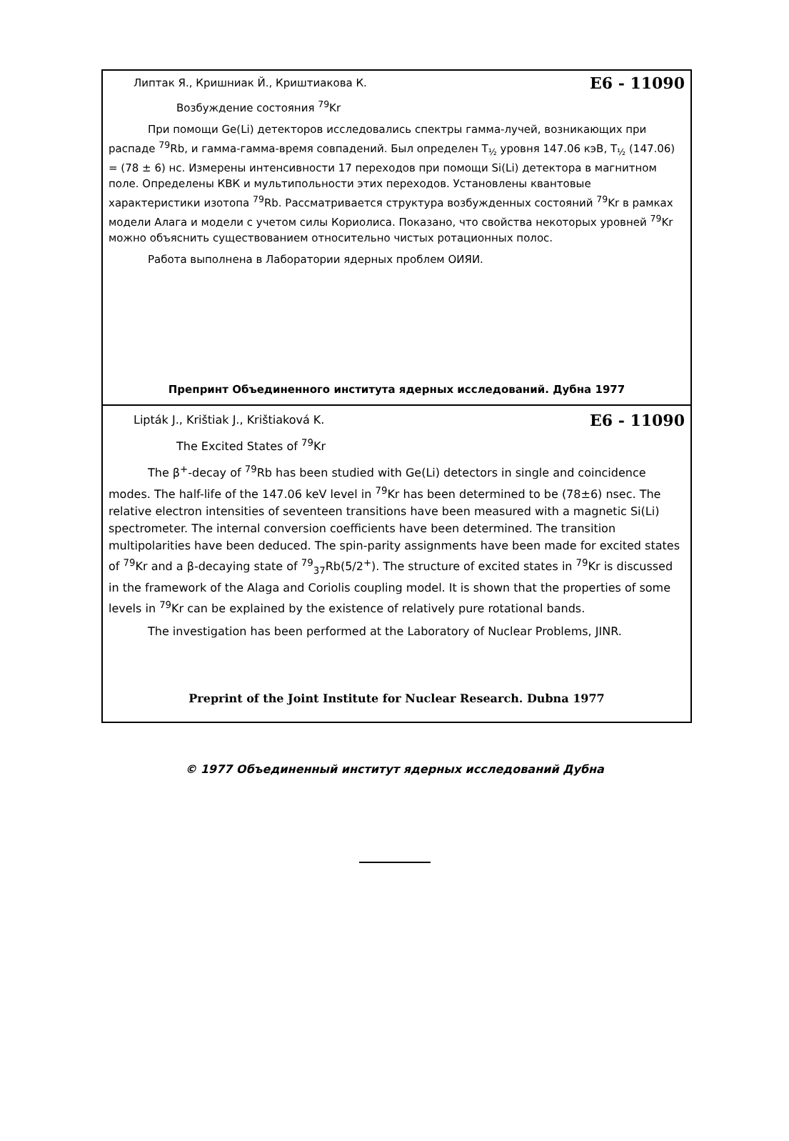Липтак Я., Кришниак Й., Криштиакова К. E6 - 11090
Возбуждение состояния <sup>79</sup>Kr
При помощи Ge(Li) детекторов исследовались спектры гамма-лучей, возникающих при распаде <sup>79</sup>Rb, и гамма-гамма-время совпадений. Был определен T<sub>½</sub> уровня 147.06 кэВ, T<sub>½</sub> (147.06) = (78 ± 6) нс. Измерены интенсивности 17 переходов при помощи Si(Li) детектора в магнитном поле. Определены КВК и мультипольности этих переходов. Установлены квантовые характеристики изотопа <sup>79</sup>Rb. Рассматривается структура возбужденных состояний <sup>79</sup>Kr в рамках модели Алага и модели с учетом силы Кориолиса. Показано, что свойства некоторых уровней <sup>79</sup>Kr можно объяснить существованием относительно чистых ротационных полос.
Работа выполнена в Лаборатории ядерных проблем ОИЯИ.
Препринт Объединенного института ядерных исследований. Дубна 1977
Lipták J., Krištiak J., Krištiaková K. E6 - 11090
The Excited States of <sup>79</sup>Kr
The β<sup>+</sup>-decay of <sup>79</sup>Rb has been studied with Ge(Li) detectors in single and coincidence modes. The half-life of the 147.06 keV level in <sup>79</sup>Kr has been determined to be (78±6) nsec. The relative electron intensities of seventeen transitions have been measured with a magnetic Si(Li) spectrometer. The internal conversion coefficients have been determined. The transition multipolarities have been deduced. The spin-parity assignments have been made for excited states of <sup>79</sup>Kr and a β-decaying state of <sup>79</sup><sub>37</sub>Rb(5/2<sup>+</sup>). The structure of excited states in <sup>79</sup>Kr is discussed in the framework of the Alaga and Coriolis coupling model. It is shown that the properties of some levels in <sup>79</sup>Kr can be explained by the existence of relatively pure rotational bands.
The investigation has been performed at the Laboratory of Nuclear Problems, JINR.
Preprint of the Joint Institute for Nuclear Research. Dubna 1977
© 1977 Объединенный институт ядерных исследований Дубна